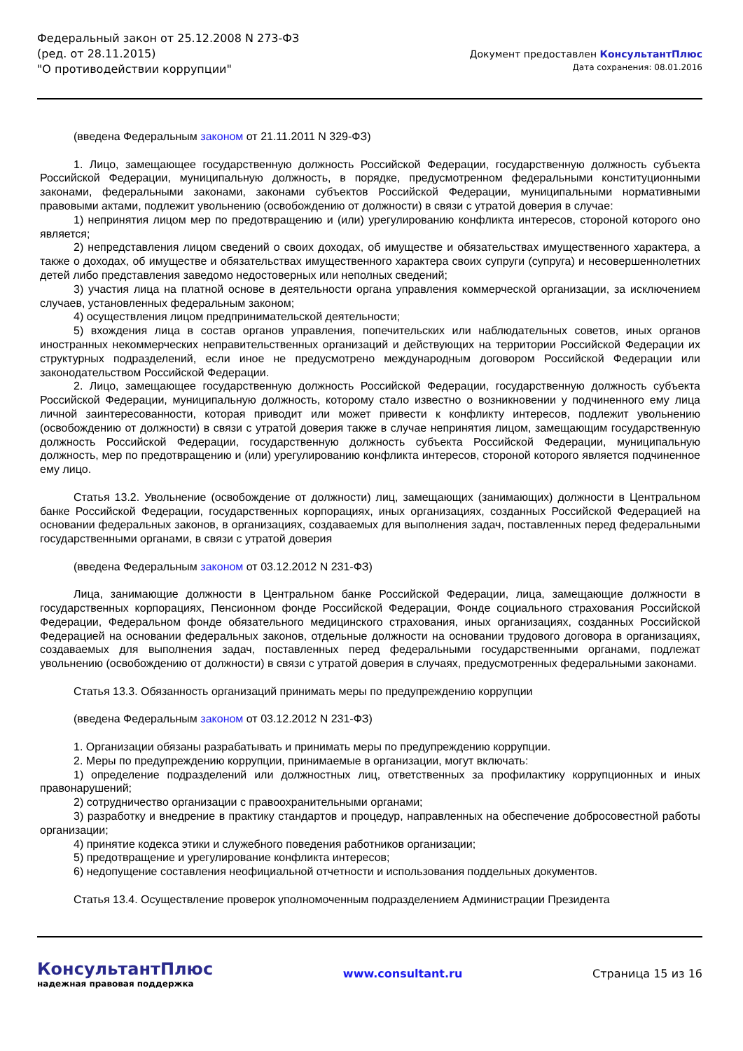Федеральный закон от 25.12.2008 N 273-ФЗ
(ред. от 28.11.2015)
"О противодействии коррупции"
Документ предоставлен КонсультантПлюс
Дата сохранения: 08.01.2016
(введена Федеральным законом от 21.11.2011 N 329-ФЗ)
1. Лицо, замещающее государственную должность Российской Федерации, государственную должность субъекта Российской Федерации, муниципальную должность, в порядке, предусмотренном федеральными конституционными законами, федеральными законами, законами субъектов Российской Федерации, муниципальными нормативными правовыми актами, подлежит увольнению (освобождению от должности) в связи с утратой доверия в случае:
1) непринятия лицом мер по предотвращению и (или) урегулированию конфликта интересов, стороной которого оно является;
2) непредставления лицом сведений о своих доходах, об имуществе и обязательствах имущественного характера, а также о доходах, об имуществе и обязательствах имущественного характера своих супруги (супруга) и несовершеннолетних детей либо представления заведомо недостоверных или неполных сведений;
3) участия лица на платной основе в деятельности органа управления коммерческой организации, за исключением случаев, установленных федеральным законом;
4) осуществления лицом предпринимательской деятельности;
5) вхождения лица в состав органов управления, попечительских или наблюдательных советов, иных органов иностранных некоммерческих неправительственных организаций и действующих на территории Российской Федерации их структурных подразделений, если иное не предусмотрено международным договором Российской Федерации или законодательством Российской Федерации.
2. Лицо, замещающее государственную должность Российской Федерации, государственную должность субъекта Российской Федерации, муниципальную должность, которому стало известно о возникновении у подчиненного ему лица личной заинтересованности, которая приводит или может привести к конфликту интересов, подлежит увольнению (освобождению от должности) в связи с утратой доверия также в случае непринятия лицом, замещающим государственную должность Российской Федерации, государственную должность субъекта Российской Федерации, муниципальную должность, мер по предотвращению и (или) урегулированию конфликта интересов, стороной которого является подчиненное ему лицо.
Статья 13.2. Увольнение (освобождение от должности) лиц, замещающих (занимающих) должности в Центральном банке Российской Федерации, государственных корпорациях, иных организациях, созданных Российской Федерацией на основании федеральных законов, в организациях, создаваемых для выполнения задач, поставленных перед федеральными государственными органами, в связи с утратой доверия
(введена Федеральным законом от 03.12.2012 N 231-ФЗ)
Лица, занимающие должности в Центральном банке Российской Федерации, лица, замещающие должности в государственных корпорациях, Пенсионном фонде Российской Федерации, Фонде социального страхования Российской Федерации, Федеральном фонде обязательного медицинского страхования, иных организациях, созданных Российской Федерацией на основании федеральных законов, отдельные должности на основании трудового договора в организациях, создаваемых для выполнения задач, поставленных перед федеральными государственными органами, подлежат увольнению (освобождению от должности) в связи с утратой доверия в случаях, предусмотренных федеральными законами.
Статья 13.3. Обязанность организаций принимать меры по предупреждению коррупции
(введена Федеральным законом от 03.12.2012 N 231-ФЗ)
1. Организации обязаны разрабатывать и принимать меры по предупреждению коррупции.
2. Меры по предупреждению коррупции, принимаемые в организации, могут включать:
1) определение подразделений или должностных лиц, ответственных за профилактику коррупционных и иных правонарушений;
2) сотрудничество организации с правоохранительными органами;
3) разработку и внедрение в практику стандартов и процедур, направленных на обеспечение добросовестной работы организации;
4) принятие кодекса этики и служебного поведения работников организации;
5) предотвращение и урегулирование конфликта интересов;
6) недопущение составления неофициальной отчетности и использования поддельных документов.
Статья 13.4. Осуществление проверок уполномоченным подразделением Администрации Президента
КонсультантПлюс
надежная правовая поддержка
www.consultant.ru Страница 15 из 16